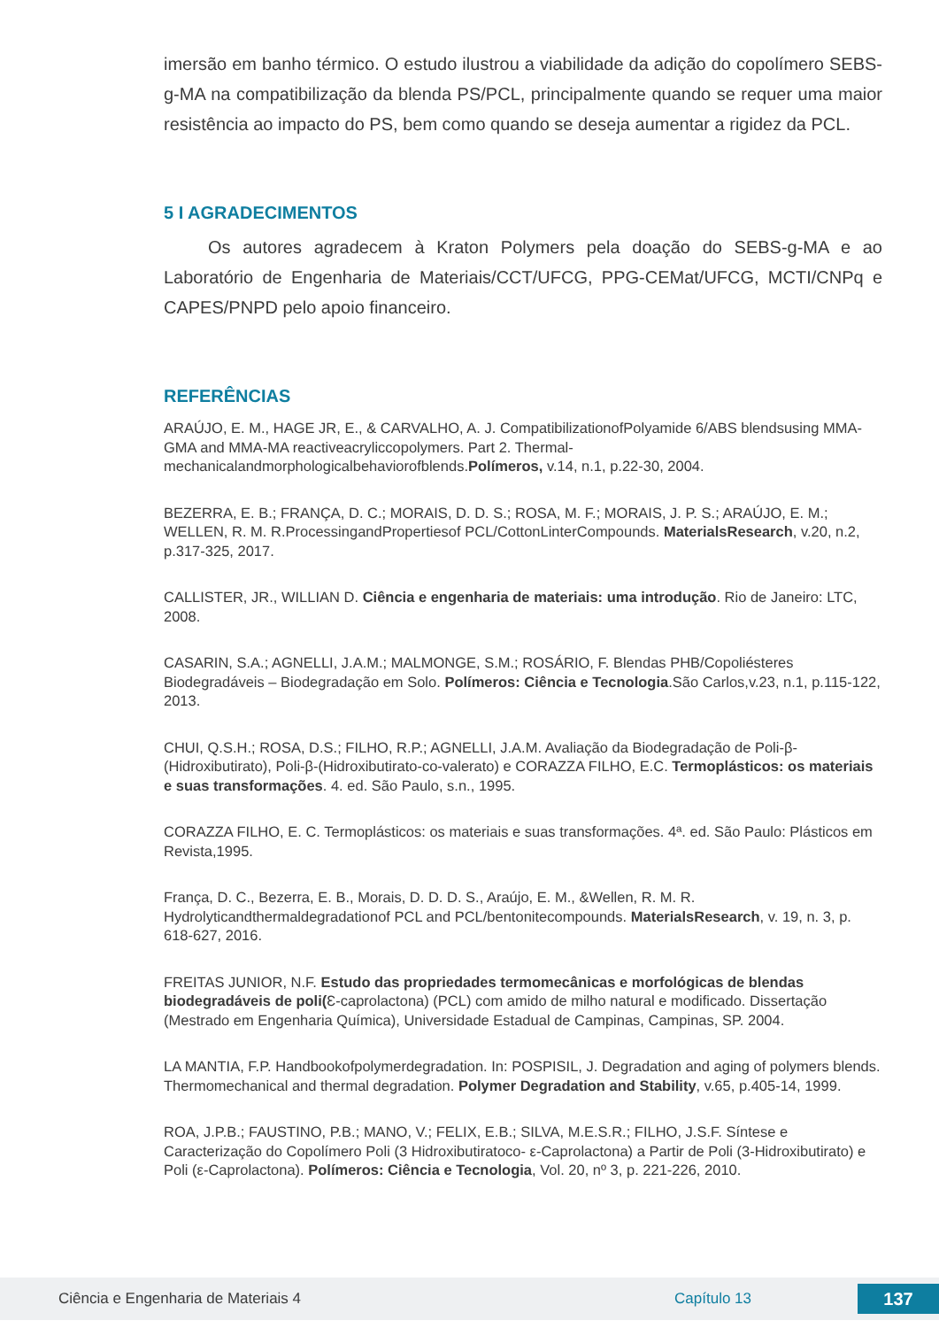imersão em banho térmico. O estudo ilustrou a viabilidade da adição do copolímero SEBS-g-MA na compatibilização da blenda PS/PCL, principalmente quando se requer uma maior resistência ao impacto do PS, bem como quando se deseja aumentar a rigidez da PCL.
5 I AGRADECIMENTOS
Os autores agradecem à Kraton Polymers pela doação do SEBS-g-MA e ao Laboratório de Engenharia de Materiais/CCT/UFCG, PPG-CEMat/UFCG, MCTI/CNPq e CAPES/PNPD pelo apoio financeiro.
REFERÊNCIAS
ARAÚJO, E. M., HAGE JR, E., & CARVALHO, A. J. CompatibilizationofPolyamide 6/ABS blendsusing MMA-GMA and MMA-MA reactiveacryliccopolymers. Part 2. Thermal-mechanicalandmorphologicalbehaviorofblends.Polímeros, v.14, n.1, p.22-30, 2004.
BEZERRA, E. B.; FRANÇA, D. C.; MORAIS, D. D. S.; ROSA, M. F.; MORAIS, J. P. S.; ARAÚJO, E. M.; WELLEN, R. M. R.ProcessingandPropertiesof PCL/CottonLinterCompounds. MaterialsResearch, v.20, n.2, p.317-325, 2017.
CALLISTER, JR., WILLIAN D. Ciência e engenharia de materiais: uma introdução. Rio de Janeiro: LTC, 2008.
CASARIN, S.A.; AGNELLI, J.A.M.; MALMONGE, S.M.; ROSÁRIO, F. Blendas PHB/Copoliésteres Biodegradáveis – Biodegradação em Solo. Polímeros: Ciência e Tecnologia.São Carlos,v.23, n.1, p.115-122, 2013.
CHUI, Q.S.H.; ROSA, D.S.; FILHO, R.P.; AGNELLI, J.A.M. Avaliação da Biodegradação de Poli-β-(Hidroxibutirato), Poli-β-(Hidroxibutirato-co-valerato) e CORAZZA FILHO, E.C. Termoplásticos: os materiais e suas transformações. 4. ed. São Paulo, s.n., 1995.
CORAZZA FILHO, E. C. Termoplásticos: os materiais e suas transformações. 4ª. ed. São Paulo: Plásticos em Revista,1995.
França, D. C., Bezerra, E. B., Morais, D. D. D. S., Araújo, E. M., &Wellen, R. M. R. Hydrolyticandthermaldegradationof PCL and PCL/bentonitecompounds. MaterialsResearch, v. 19, n. 3, p. 618-627, 2016.
FREITAS JUNIOR, N.F. Estudo das propriedades termomecânicas e morfológicas de blendas biodegradáveis de poli(Ɛ-caprolactona) (PCL) com amido de milho natural e modificado. Dissertação (Mestrado em Engenharia Química), Universidade Estadual de Campinas, Campinas, SP. 2004.
LA MANTIA, F.P. Handbookofpolymerdegradation. In: POSPISIL, J. Degradation and aging of polymers blends. Thermomechanical and thermal degradation. Polymer Degradation and Stability, v.65, p.405-14, 1999.
ROA, J.P.B.; FAUSTINO, P.B.; MANO, V.; FELIX, E.B.; SILVA, M.E.S.R.; FILHO, J.S.F. Síntese e Caracterização do Copolímero Poli (3 Hidroxibutiratoco- ε-Caprolactona) a Partir de Poli (3-Hidroxibutirato) e Poli (ε-Caprolactona). Polímeros: Ciência e Tecnologia, Vol. 20, nº 3, p. 221-226, 2010.
Ciência e Engenharia de Materiais 4 Capítulo 13 137